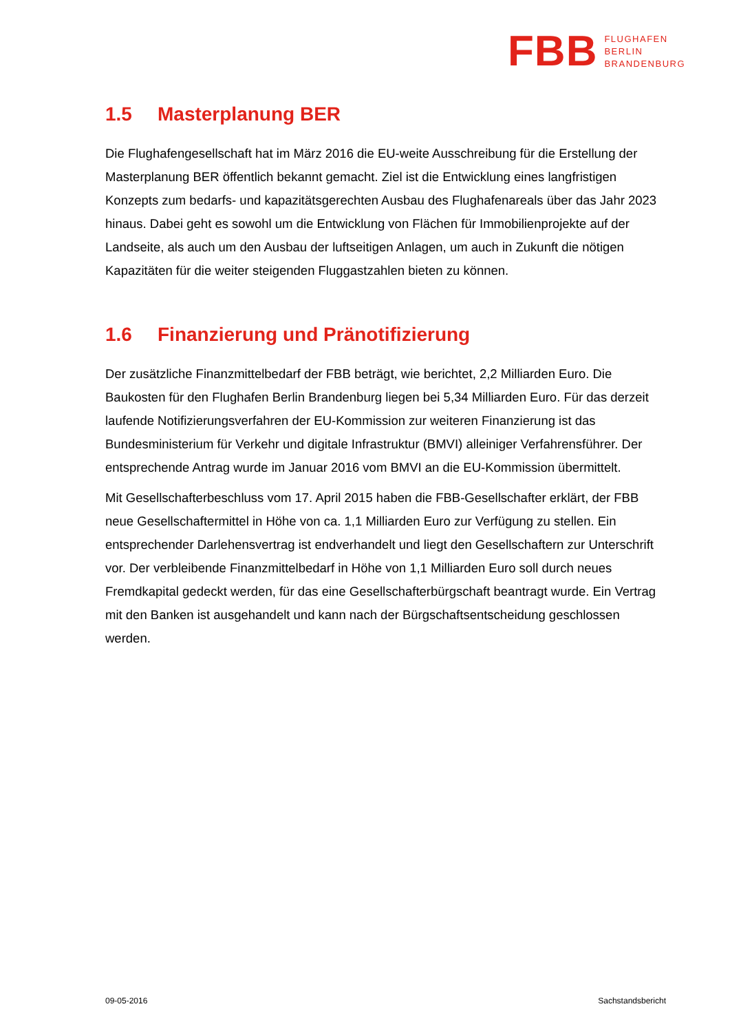FBB
FLUGHAFEN
BERLIN
BRANDENBURG
1.5 Masterplanung BER
Die Flughafengesellschaft hat im März 2016 die EU-weite Ausschreibung für die Erstellung der Masterplanung BER öffentlich bekannt gemacht. Ziel ist die Entwicklung eines langfristigen Konzepts zum bedarfs- und kapazitätsgerechten Ausbau des Flughafenareals über das Jahr 2023 hinaus. Dabei geht es sowohl um die Entwicklung von Flächen für Immobilienprojekte auf der Landseite, als auch um den Ausbau der luftseitigen Anlagen, um auch in Zukunft die nötigen Kapazitäten für die weiter steigenden Fluggastzahlen bieten zu können.
1.6 Finanzierung und Pränotifizierung
Der zusätzliche Finanzmittelbedarf der FBB beträgt, wie berichtet, 2,2 Milliarden Euro. Die Baukosten für den Flughafen Berlin Brandenburg liegen bei 5,34 Milliarden Euro. Für das derzeit laufende Notifizierungsverfahren der EU-Kommission zur weiteren Finanzierung ist das Bundesministerium für Verkehr und digitale Infrastruktur (BMVI) alleiniger Verfahrensführer. Der entsprechende Antrag wurde im Januar 2016 vom BMVI an die EU-Kommission übermittelt.
Mit Gesellschafterbeschluss vom 17. April 2015 haben die FBB-Gesellschafter erklärt, der FBB neue Gesellschaftermittel in Höhe von ca. 1,1 Milliarden Euro zur Verfügung zu stellen. Ein entsprechender Darlehensvertrag ist endverhandelt und liegt den Gesellschaftern zur Unterschrift vor. Der verbleibende Finanzmittelbedarf in Höhe von 1,1 Milliarden Euro soll durch neues Fremdkapital gedeckt werden, für das eine Gesellschafterbürgschaft beantragt wurde. Ein Vertrag mit den Banken ist ausgehandelt und kann nach der Bürgschaftsentscheidung geschlossen werden.
09-05-2016 Sachstandsbericht